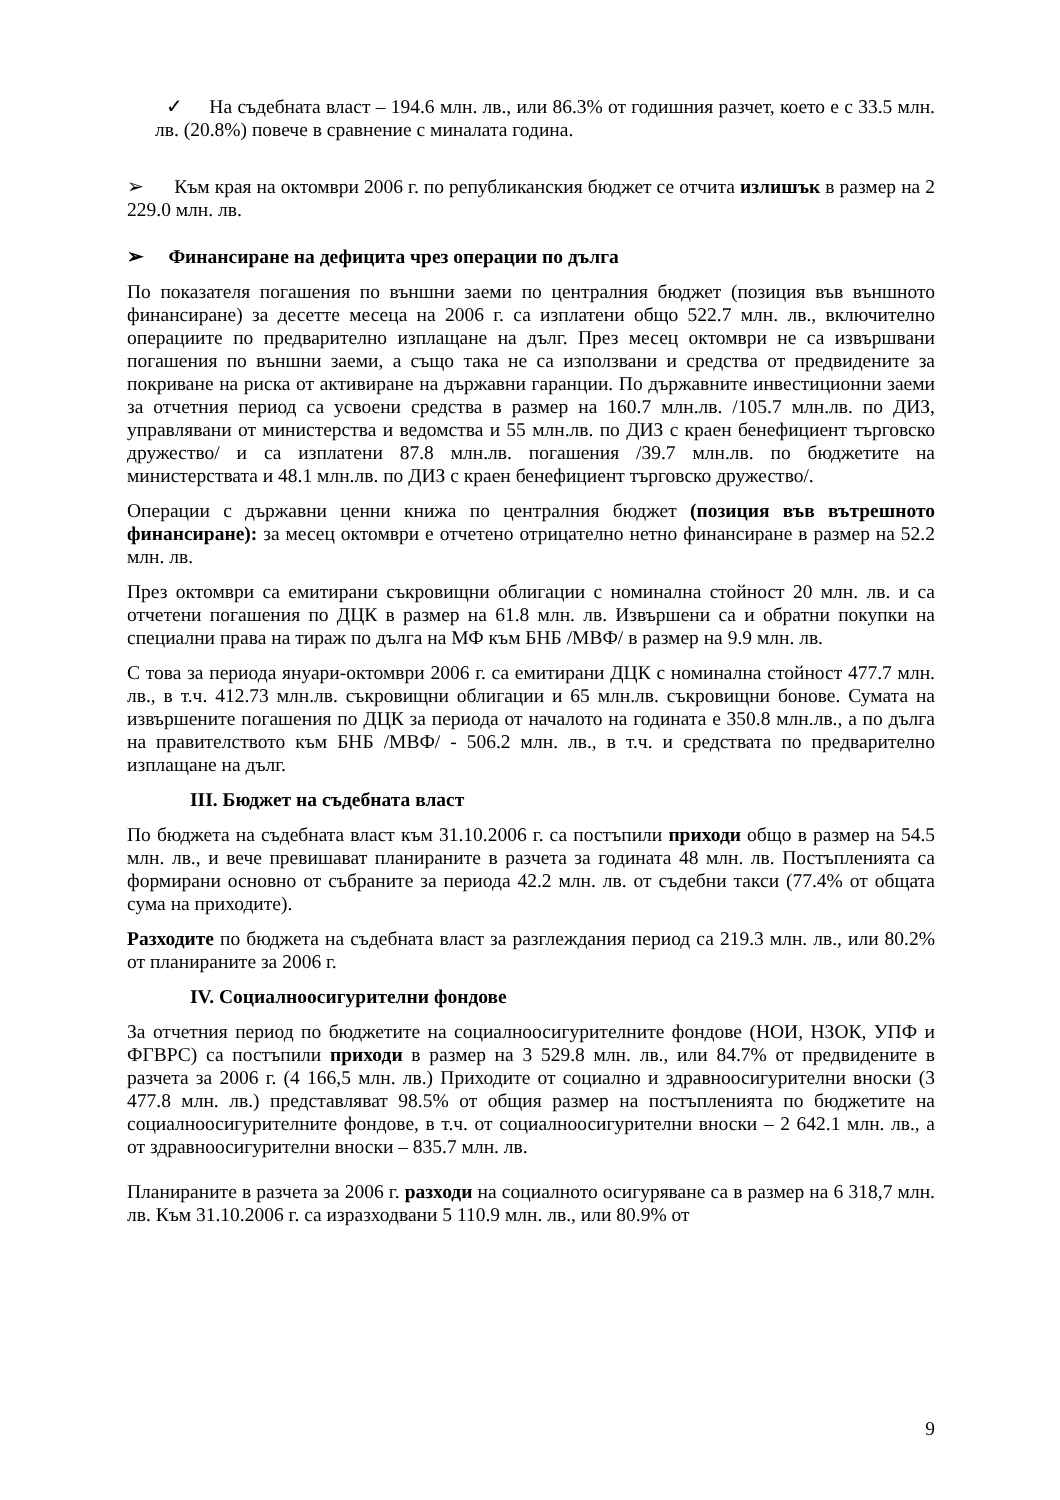✓ На съдебната власт – 194.6 млн. лв., или 86.3% от годишния разчет, което е с 33.5 млн. лв. (20.8%) повече в сравнение с миналата година.
➢ Към края на октомври 2006 г. по републиканския бюджет се отчита излишък в размер на 2 229.0 млн. лв.
➢ Финансиране на дефицита чрез операции по дълга
По показателя погашения по външни заеми по централния бюджет (позиция във външното финансиране) за десетте месеца на 2006 г. са изплатени общо 522.7 млн. лв., включително операциите по предварително изплащане на дълг. През месец октомври не са извършвани погашения по външни заеми, а също така не са използвани и средства от предвидените за покриване на риска от активиране на държавни гаранции. По държавните инвестиционни заеми за отчетния период са усвоени средства в размер на 160.7 млн.лв. /105.7 млн.лв. по ДИЗ, управлявани от министерства и ведомства и 55 млн.лв. по ДИЗ с краен бенефициент търговско дружество/ и са изплатени 87.8 млн.лв. погашения /39.7 млн.лв. по бюджетите на министерствата и 48.1 млн.лв. по ДИЗ с краен бенефициент търговско дружество/.
Операции с държавни ценни книжа по централния бюджет (позиция във вътрешното финансиране): за месец октомври е отчетено отрицателно нетно финансиране в размер на 52.2 млн. лв.
През октомври са емитирани съкровищни облигации с номинална стойност 20 млн. лв. и са отчетени погашения по ДЦК в размер на 61.8 млн. лв. Извършени са и обратни покупки на специални права на тираж по дълга на МФ към БНБ /МВФ/ в размер на 9.9 млн. лв.
С това за периода януари-октомври 2006 г. са емитирани ДЦК с номинална стойност 477.7 млн. лв., в т.ч. 412.73 млн.лв. съкровищни облигации и 65 млн.лв. съкровищни бонове. Сумата на извършените погашения по ДЦК за периода от началото на годината е 350.8 млн.лв., а по дълга на правителството към БНБ /МВФ/ - 506.2 млн. лв., в т.ч. и средствата по предварително изплащане на дълг.
III. Бюджет на съдебната власт
По бюджета на съдебната власт към 31.10.2006 г. са постъпили приходи общо в размер на 54.5 млн. лв., и вече превишават планираните в разчета за годината 48 млн. лв. Постъпленията са формирани основно от събраните за периода 42.2 млн. лв. от съдебни такси (77.4% от общата сума на приходите).
Разходите по бюджета на съдебната власт за разглеждания период са 219.3 млн. лв., или 80.2% от планираните за 2006 г.
IV. Социалноосигурителни фондове
За отчетния период по бюджетите на социалноосигурителните фондове (НОИ, НЗОК, УПФ и ФГВРС) са постъпили приходи в размер на 3 529.8 млн. лв., или 84.7% от предвидените в разчета за 2006 г. (4 166,5 млн. лв.) Приходите от социално и здравноосигурителни вноски (3 477.8 млн. лв.) представляват 98.5% от общия размер на постъпленията по бюджетите на социалноосигурителните фондове, в т.ч. от социалноосигурителни вноски – 2 642.1 млн. лв., а от здравноосигурителни вноски – 835.7 млн. лв.
Планираните в разчета за 2006 г. разходи на социалното осигуряване са в размер на 6 318,7 млн. лв. Към 31.10.2006 г. са изразходвани 5 110.9 млн. лв., или 80.9% от
9